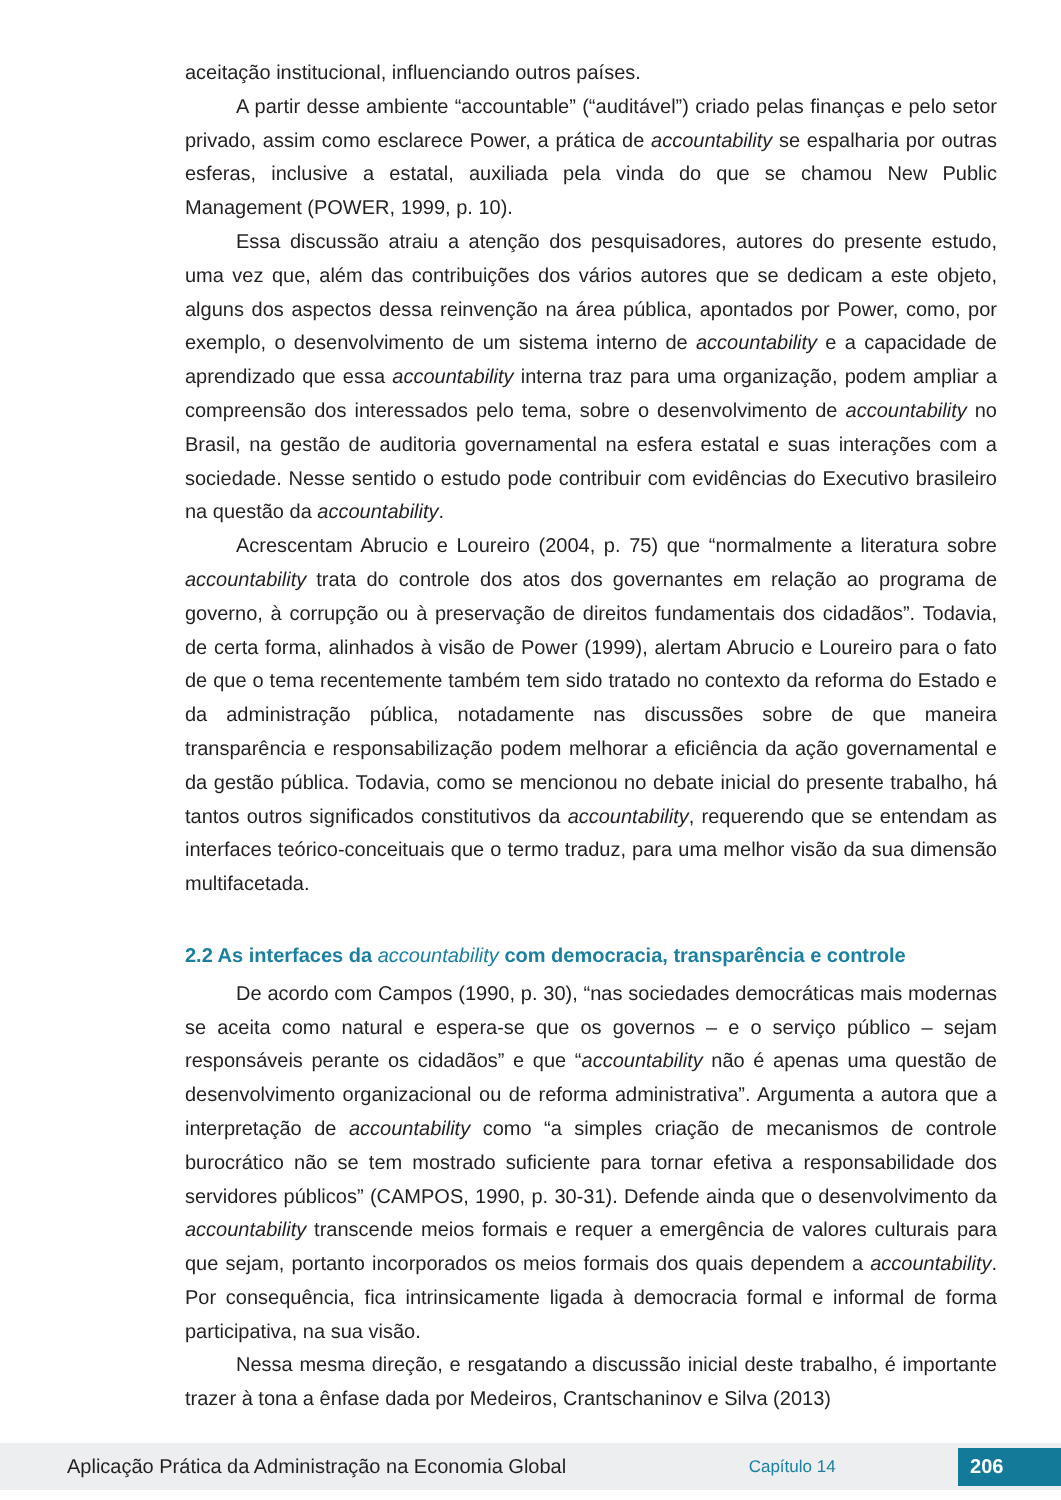aceitação institucional, influenciando outros países.
A partir desse ambiente “accountable” (“auditável”) criado pelas finanças e pelo setor privado, assim como esclarece Power, a prática de accountability se espalharia por outras esferas, inclusive a estatal, auxiliada pela vinda do que se chamou New Public Management (POWER, 1999, p. 10).
Essa discussão atraiu a atenção dos pesquisadores, autores do presente estudo, uma vez que, além das contribuições dos vários autores que se dedicam a este objeto, alguns dos aspectos dessa reinvenção na área pública, apontados por Power, como, por exemplo, o desenvolvimento de um sistema interno de accountability e a capacidade de aprendizado que essa accountability interna traz para uma organização, podem ampliar a compreensão dos interessados pelo tema, sobre o desenvolvimento de accountability no Brasil, na gestão de auditoria governamental na esfera estatal e suas interações com a sociedade. Nesse sentido o estudo pode contribuir com evidências do Executivo brasileiro na questão da accountability.
Acrescentam Abrucio e Loureiro (2004, p. 75) que “normalmente a literatura sobre accountability trata do controle dos atos dos governantes em relação ao programa de governo, à corrupção ou à preservação de direitos fundamentais dos cidadãos”. Todavia, de certa forma, alinhados à visão de Power (1999), alertam Abrucio e Loureiro para o fato de que o tema recentemente também tem sido tratado no contexto da reforma do Estado e da administração pública, notadamente nas discussões sobre de que maneira transparência e responsabilização podem melhorar a eficiência da ação governamental e da gestão pública. Todavia, como se mencionou no debate inicial do presente trabalho, há tantos outros significados constitutivos da accountability, requerendo que se entendam as interfaces teórico-conceituais que o termo traduz, para uma melhor visão da sua dimensão multifacetada.
2.2 As interfaces da accountability com democracia, transparência e controle
De acordo com Campos (1990, p. 30), “nas sociedades democráticas mais modernas se aceita como natural e espera-se que os governos – e o serviço público – sejam responsáveis perante os cidadãos” e que “accountability não é apenas uma questão de desenvolvimento organizacional ou de reforma administrativa”. Argumenta a autora que a interpretação de accountability como “a simples criação de mecanismos de controle burocrático não se tem mostrado suficiente para tornar efetiva a responsabilidade dos servidores públicos” (CAMPOS, 1990, p. 30-31). Defende ainda que o desenvolvimento da accountability transcende meios formais e requer a emergência de valores culturais para que sejam, portanto incorporados os meios formais dos quais dependem a accountability. Por consequência, fica intrinsicamente ligada à democracia formal e informal de forma participativa, na sua visão.
Nessa mesma direção, e resgatando a discussão inicial deste trabalho, é importante trazer à tona a ênfase dada por Medeiros, Crantschaninov e Silva (2013)
Aplicação Prática da Administração na Economia Global
Capítulo 14
206